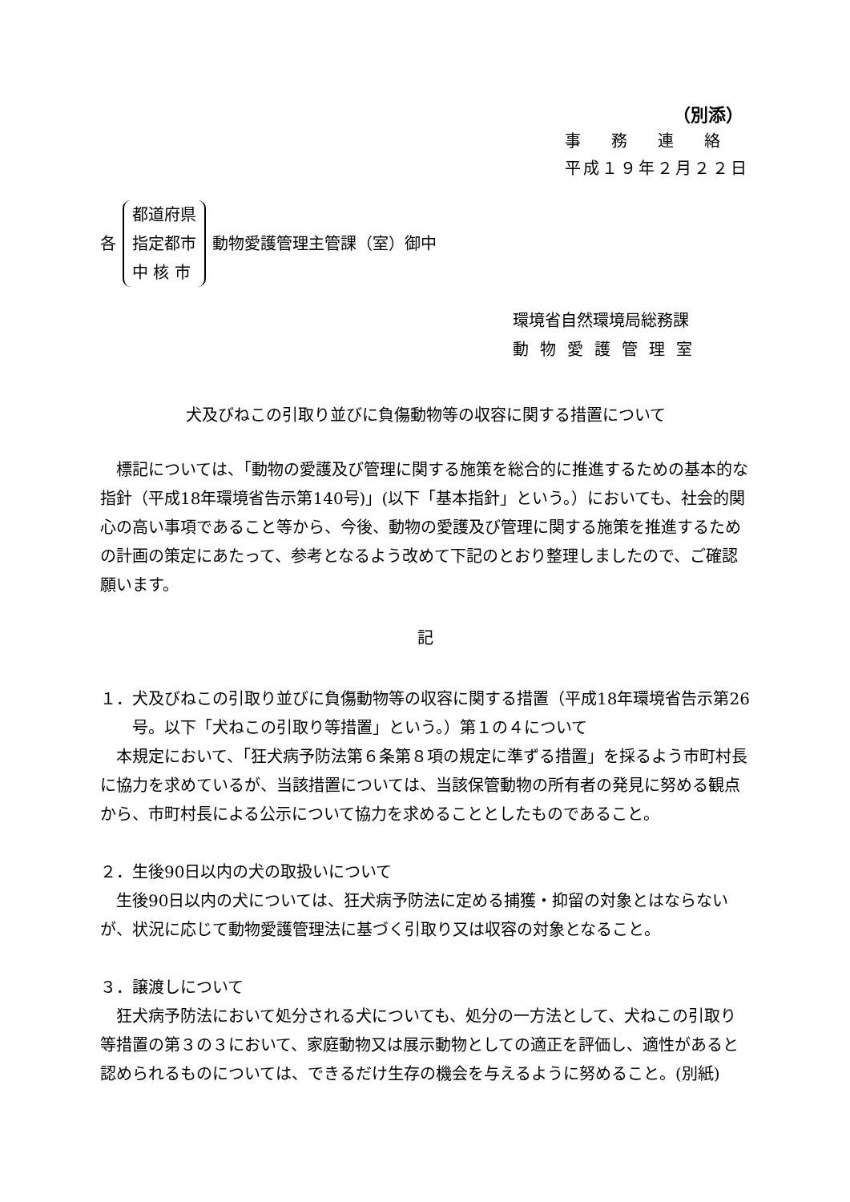（別添）
事務連絡
平成１９年２月２２日
各
都道府県
指定都市
中 核 市
動物愛護管理主管課（室）御中
環境省自然環境局総務課
動物愛護管理室
犬及びねこの引取り並びに負傷動物等の収容に関する措置について
標記については、「動物の愛護及び管理に関する施策を総合的に推進するための基本的な指針（平成18年環境省告示第140号)」(以下「基本指針」という。）においても、社会的関心の高い事項であること等から、今後、動物の愛護及び管理に関する施策を推進するための計画の策定にあたって、参考となるよう改めて下記のとおり整理しましたので、ご確認願います。
記
１．犬及びねこの引取り並びに負傷動物等の収容に関する措置（平成18年環境省告示第26号。以下「犬ねこの引取り等措置」という。）第１の４について
本規定において、「狂犬病予防法第６条第８項の規定に準ずる措置」を採るよう市町村長に協力を求めているが、当該措置については、当該保管動物の所有者の発見に努める観点から、市町村長による公示について協力を求めることとしたものであること。
２．生後90日以内の犬の取扱いについて
生後90日以内の犬については、狂犬病予防法に定める捕獲・抑留の対象とはならないが、状況に応じて動物愛護管理法に基づく引取り又は収容の対象となること。
３．譲渡しについて
狂犬病予防法において処分される犬についても、処分の一方法として、犬ねこの引取り等措置の第３の３において、家庭動物又は展示動物としての適正を評価し、適性があると認められるものについては、できるだけ生存の機会を与えるように努めること。(別紙)